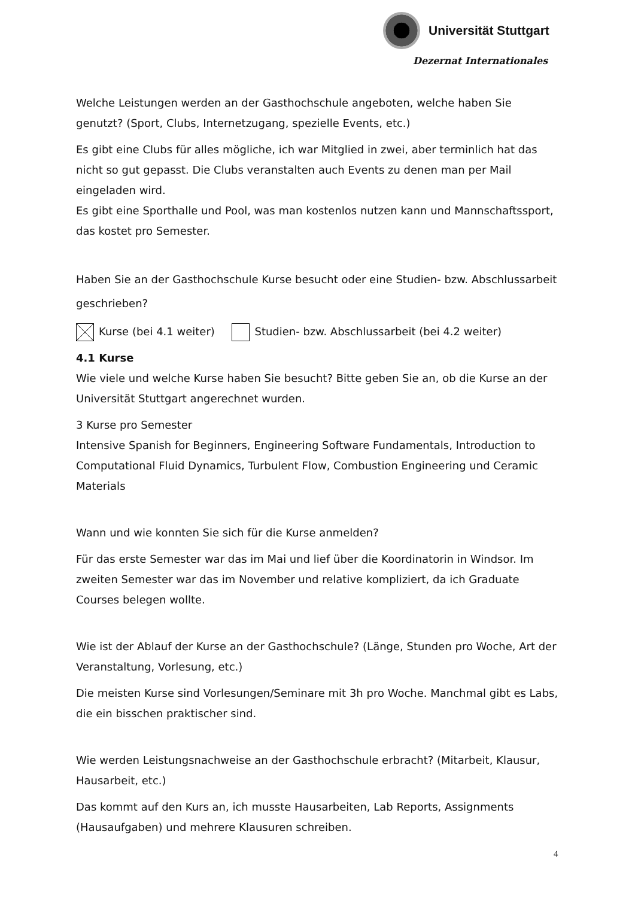Universität Stuttgart
Dezernat Internationales
Welche Leistungen werden an der Gasthochschule angeboten, welche haben Sie genutzt? (Sport, Clubs, Internetzugang, spezielle Events, etc.)
Es gibt eine Clubs für alles mögliche, ich war Mitglied in zwei, aber terminlich hat das nicht so gut gepasst. Die Clubs veranstalten auch Events zu denen man per Mail eingeladen wird.
Es gibt eine Sporthalle und Pool, was man kostenlos nutzen kann und Mannschaftssport, das kostet pro Semester.
Haben Sie an der Gasthochschule Kurse besucht oder eine Studien- bzw. Abschlussarbeit geschrieben?
Kurse (bei 4.1 weiter) Studien- bzw. Abschlussarbeit (bei 4.2 weiter)
4.1 Kurse
Wie viele und welche Kurse haben Sie besucht? Bitte geben Sie an, ob die Kurse an der Universität Stuttgart angerechnet wurden.
3 Kurse pro Semester
Intensive Spanish for Beginners, Engineering Software Fundamentals, Introduction to Computational Fluid Dynamics, Turbulent Flow, Combustion Engineering und Ceramic Materials
Wann und wie konnten Sie sich für die Kurse anmelden?
Für das erste Semester war das im Mai und lief über die Koordinatorin in Windsor. Im zweiten Semester war das im November und relative kompliziert, da ich Graduate Courses belegen wollte.
Wie ist der Ablauf der Kurse an der Gasthochschule? (Länge, Stunden pro Woche, Art der Veranstaltung, Vorlesung, etc.)
Die meisten Kurse sind Vorlesungen/Seminare mit 3h pro Woche. Manchmal gibt es Labs, die ein bisschen praktischer sind.
Wie werden Leistungsnachweise an der Gasthochschule erbracht? (Mitarbeit, Klausur, Hausarbeit, etc.)
Das kommt auf den Kurs an, ich musste Hausarbeiten, Lab Reports, Assignments (Hausaufgaben) und mehrere Klausuren schreiben.
4